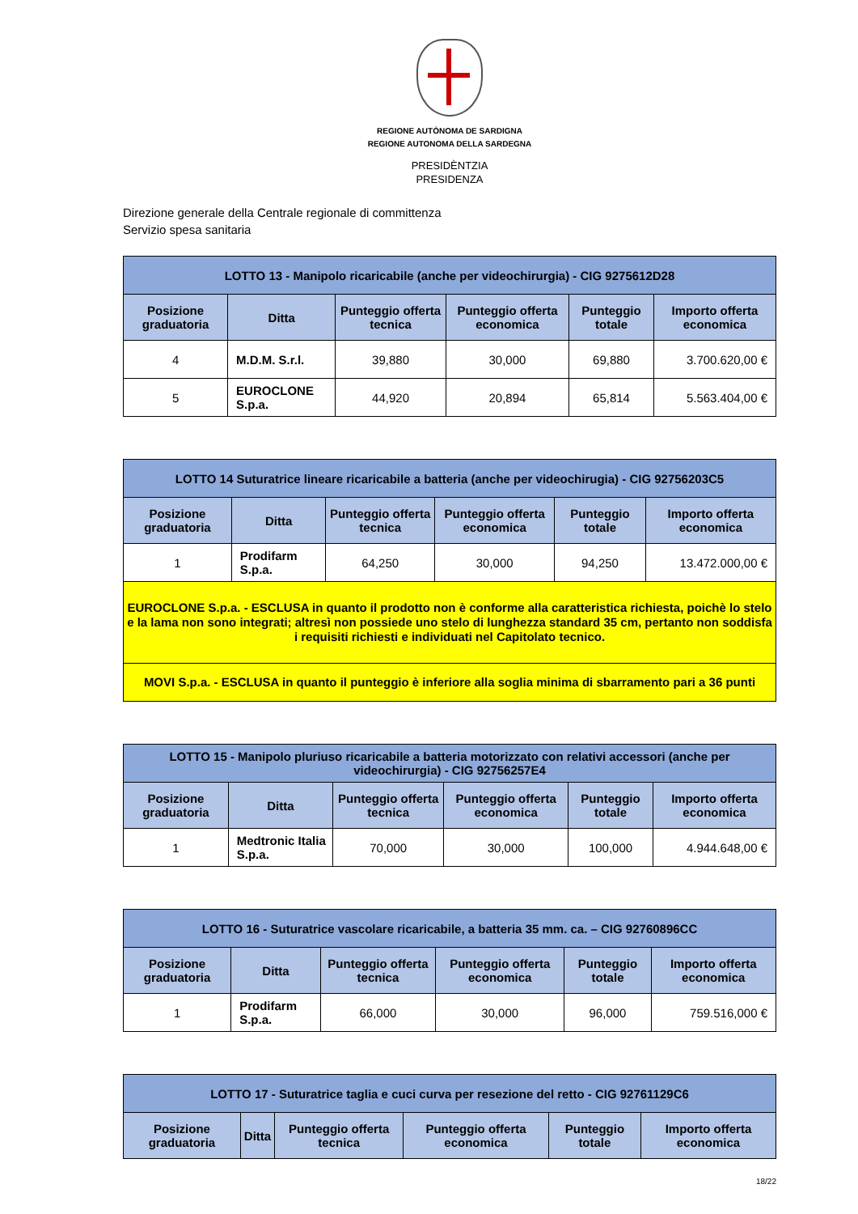REGIONE AUTÒNOMA DE SARDIGNA
REGIONE AUTONOMA DELLA SARDEGNA
PRESIDÈNTZIA
PRESIDENZA
Direzione generale della Centrale regionale di committenza
Servizio spesa sanitaria
| LOTTO 13 - Manipolo ricaricabile (anche per videochirurgia) - CIG 9275612D28 | | | | | |
| --- | --- | --- | --- | --- | --- |
| Posizione graduatoria | Ditta | Punteggio offerta tecnica | Punteggio offerta economica | Punteggio totale | Importo offerta economica |
| 4 | M.D.M. S.r.l. | 39,880 | 30,000 | 69,880 | 3.700.620,00 € |
| 5 | EUROCLONE S.p.a. | 44,920 | 20,894 | 65,814 | 5.563.404,00 € |
| LOTTO 14 Suturatrice lineare ricaricabile a batteria (anche per videochirugia) - CIG 92756203C5 | | | | | |
| --- | --- | --- | --- | --- | --- |
| Posizione graduatoria | Ditta | Punteggio offerta tecnica | Punteggio offerta economica | Punteggio totale | Importo offerta economica |
| 1 | Prodifarm S.p.a. | 64,250 | 30,000 | 94,250 | 13.472.000,00 € |
| EUROCLONE S.p.a. - ESCLUSA in quanto il prodotto non è conforme alla caratteristica richiesta, poichè lo stelo e la lama non sono integrati; altresì non possiede uno stelo di lunghezza standard 35 cm, pertanto non soddisfa i requisiti richiesti e individuati nel Capitolato tecnico. | | | | | |
| MOVI S.p.a. - ESCLUSA in quanto il punteggio è inferiore alla soglia minima di sbarramento pari a 36 punti | | | | | |
| LOTTO 15 - Manipolo pluriuso ricaricabile a batteria motorizzato con relativi accessori (anche per videochirurgia) - CIG 92756257E4 | | | | | |
| --- | --- | --- | --- | --- | --- |
| Posizione graduatoria | Ditta | Punteggio offerta tecnica | Punteggio offerta economica | Punteggio totale | Importo offerta economica |
| 1 | Medtronic Italia S.p.a. | 70,000 | 30,000 | 100,000 | 4.944.648,00 € |
| LOTTO 16 - Suturatrice vascolare ricaricabile, a batteria 35 mm. ca. – CIG 92760896CC | | | | | |
| --- | --- | --- | --- | --- | --- |
| Posizione graduatoria | Ditta | Punteggio offerta tecnica | Punteggio offerta economica | Punteggio totale | Importo offerta economica |
| 1 | Prodifarm S.p.a. | 66,000 | 30,000 | 96,000 | 759.516,000 € |
| LOTTO 17 - Suturatrice taglia e cuci curva per resezione del retto - CIG 92761129C6 | | | | | |
| --- | --- | --- | --- | --- | --- |
| Posizione graduatoria | Ditta | Punteggio offerta tecnica | Punteggio offerta economica | Punteggio totale | Importo offerta economica |
18/22